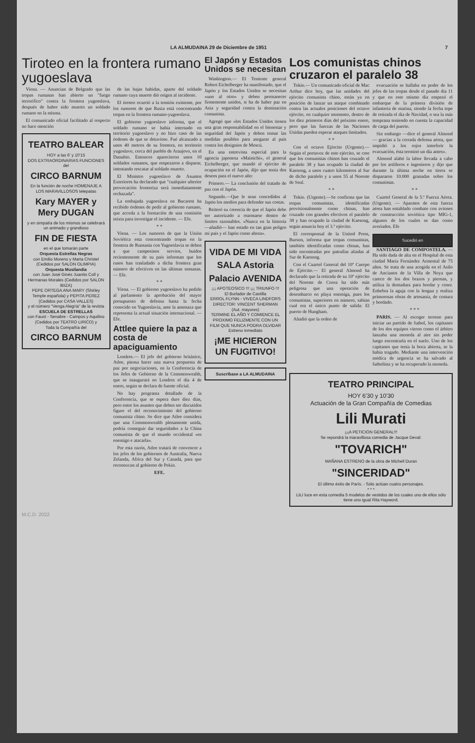LA ALMUDAINA 29 de Diciembre de 1951 7
Tiroteo en la frontera rumano yugoeslava
Viena. — Anuncian de Belgrado que las tropas rumanas han abierto un "fuego terrorífico" contra la frontera yugoeslava, después de haber sido muerto un soldado rumano en la misma.
El comunicado oficial facilitado al respecto no hace mención
TEATRO BALEAR
HOY a las 6' y 10'15
DOS EXTRAORDINARIAS FUNCIONES del
CIRCO BARNUM
En la función de noche HOMENAJE A LOS MARAVILLOSOS telepatas
Kary MAYER y Mery DUGAN
y en simpatía de los mismos se celebrará un animado y grandioso
FIN DE FIESTA
en el que tomarán parte
Orquesta Estrellas Negras
con Emilio Moreno y Marta Christel (Cedidos por SALON OLIMPIA)
Orquesta Musilandia
con Juan José Ginés Juanito Coll y Hermanas Morales (Cedidos por SALON IBIZA)
PEPE ORTEGA ANA MARY (Shirley Temple española) y PEPITA PEREZ (Cedidos por CASA VALLES)
y el número "Venga Alegría" de la revista
ESCUELA DE ESTRELLAS
con Faust - Senabre - Campos y Aquilino (Cedidos por TEATRO LIRICO) y
Toda la Compañía del
CIRCO BARNUM
de las bajas habidas, aparte del soldado rumano cuya muerte dió origen al incidente.
El tiroteo ocurrió a la tensión existente, por los rumores de que Rusia está concentrando tropas en la frontera rumano-yugoeslava.
El gobierno yugoeslavo informa, que el soldado rumano se había internado en territorio yugoeslavo y no hizo caso de las órdenes de que se detuviese. Fué alcanzado a unos 40 metros de su frontera, en territorio yugoslavo, cerca del pueblo de Araajevo, en el Danubio. Entonces aparecieron unos 10 soldados rumanos, que empezaron a disparar, intentando rescatar al soldado muerto.
El Ministro yugoeslavo de Asuntos Exteriores ha declarado que "cualquier ulterior provocación fronteriza será inmediatamente rechazada".
La embajada yugoeslava en Bucarest ha recibido órdenes de pedir al gobierno rumano, que acceda a la formación de una comisión mixta para investigar el incidente. — Efe.
* *
Viena. — Los rumores de que la Unión Soviética esta concentrando tropas en la frontera de Rumania con Yugoeslavia se deben a que campesinos servios, huidos recientemente de su país informan que los rusos han trasladado a dicha frontera gran número de efectivos en las últimas semanas. — Efe.
* *
Viena. — El gobierno yugoeslavo ha pedido al parlamento la aprobación del mayor presupuesto de defensa hasta la fecha conocido en Yugoeslavia, ante la amenaza que representa la actual situación internacional. — Efe.
Attlee quiere la paz a costa de apaciguamiento
Londres.— El jefe del gobierno británico, Atlee, piensa hacer una nueva propuesta de paz por negociaciones, en la Conferencia de los Jefes de Gobierno de la Commonwealth, que se inaugurará en Londres el día 4 de enero, según se declara de fuente oficial.
No hay programa detallado de la Conferencia, que se espera dure diez días, pero entre los asuntos que deben ser discutidos figure el del reconocimiento del gobierno comunista chino. Se dice que Atlee considera que una Commonwealth plenamente unida, podría conseguir dar seguridades a la China comunista de que el mundo occidental «es enemigo e atacarla».
Por esta razón, Atlee tratará de convencer a los jefes de los gobiernos de Australia, Nueva Zelanda, Africa del Sur y Canadá, para que reconozcan al gobierno de Pekín.
EFE.
El Japón y Estados Unidos se necesitan
Washington.— El Teniente general Robert Eichelberger ha manifestado, que el Japón y los Estados Unidos se necesitan «uno al otro» y deben permanecer firmemente unidos, si ha de haber paz en Asia y seguridad contra la dominación comunista.
Agregó que «los Estados Unidos tienen una gran responsabilidad en el bienestar y seguridad del Japón y deben tomar las medidas posibles para asegurar al país contra los designios de Moscú.
En una entrevista especial para la agencia japonesa «Mainichi», el general Eichelberger, que mandó el ejército de ocupación en el Japón, dijo que tenía dos deseos para el nuevo año:
Primero.— La conclusión del tratado de paz con el Japón.
Segundo.—Que le sean concedidos al Japón los medios para defender sus costas.
Reiteró su creencia de que el Japón debe ser autorizado a rearmarse dentro de límites razonables. «Nunca en la historia —añadió— han estado en tan gran peligro mi país y el Japón como ahora».
VIDA DE MI VIDA
SALA Astoria
Palacio AVENIDA
¡¡¡ APOTEOSICO !!! ¡¡¡ TRIUNFO !!!
El Burlador de Castilla
ERROL FLYNN - VIVECA LINDFORS
DIRECTOR: VINCENT SHERMAN
(Aut. mayores)
TERMINE EL AÑO Y COMIENCE EL PROXIMO FELIZMENTE CON UN FILM QUE NUNCA PODRA OLVIDAR
Estreno inmediato
¡ME HICIERON UN FUGITIVO!
Suscríbase a LA ALMUDAINA
Los comunistas chinos cruzaron el paralelo 38
Tokio.— Un comunicado oficial de Mac Arthur dice hoy, que las unidades del ejército comunista chino, están ya en posición de lanzar un ataque combinado contra las actuales posiciones del octavo ejército, en cualquier momento, dentro de los diez primeros días del próximo enero, pero que las fuerzas de las Naciones Unidas pueden esperar ataques limitados.
* *
Con el octavo Ejército (Urgente).— Según el portavoz de este ejército, se cree que los comunistas chinos han cruzado el paralelo 38 y han ocupado la ciudad de Kaesong, a unos cuatro kilometros al Sur de dicho paralelo y a unos 55 al Noreste de Seul.
* *
Tokio. (Urgente).—Se confirma que las tropas comunistas, identificadas provisionalmente como chinas, han cruzado con grandes efectivos el paralelo 38 y han ocupado la ciudad de Kaesong, según anuncia hoy el 3.º ejército.
El corresponsal de la United Press, Burson, informa que tropas comunistas, también identificadas como chinas, han sido encontradas por patrullas aliadas al Sur de Kaesong.
Con el Cuartel General del 10º Cuerpo de Ejército.— El general Almond ha declarado que la retirada de su 10º ejército del Noreste de Corea ha sido más peligrosa que una operación de desembarco en playa enemiga, pues los comunistas, superiores en número, sabían cual era el único punto de salida: El puerto de Hungham.
Añadió que la orden de
evacuación se hallaba en poder de los jefes de las tropas desde el pasado día 11 y que en este mismo día empezó el embarque de la primera división de infantería de marina, siendo la fecha tope de retirada el día de Navidad, o sea la más temprana teniendo en cuenta la capacidad de carga del puerto.
Sin embargo —dice el general Almond— gracias a la cerrada defensa aérea, que impidió a los rojos interferir la evacuación, ésta terminó un día antes».
Almond alabó la labor llevada a cabo por los artilleros e ingenieros y dijo que durante la última noche en tierra se dispararon 10.000 granadas sobre los comunistas.
* *
Cuartel General de la 5.ª Fuerza Aérea. (Urgente). — Aparatos de esta fuerza aérea han entablado combate con aviones de construcción soviética tipo MIG-1, algunos de los cuales se dan como averiados. Efe
Sucedió en
SANTIAGO DE COMPOSTELA. —Ha sido dada de alta en el Hospital de esta ciudad María Fernández Armental de 75 años. Se trata de una acogida en el Asilo de Ancianos de la Villa de Noya que carece de los dos brazos y piernas, y utiliza la dentadura para bordar y coser. Enhebra la aguja con la lengua y realiza primorosas obras de artesanía, de costura y bordado.
* * *
PARIS. — Al escoger terreno para iniciar un partido de futbol, los capitanes de los dos equipos vieron como el árbitro lanzaba una moneda al aire sin poder luego encontrarla en el suelo. Uno de los capitanes que tenía la boca abierta, se la había tragado. Mediante una intervención médica de urgencia se ha salvado al futbolista y se ha recuperado la moneda.
TEATRO PRINCIPAL
HOY 6'30 y 10'30
Actuación de la Gran Compañía de Comedias
Lili Murati
¡¡¡A PETICION GENERAL!!!
Se repondrá la maravillosa comedia de Jacque Deval:
"TOVARICH"
MAÑANA ESTRENO de la obra de Michell Duran
"SINCERIDAD"
El último éxito de París. - Sólo actúan cuatro personajes.
* * *
LILI luce en esta comedia 5 modelos de vestidos de los cuales uno de ellos sólo tiene uno igual Rita Hayword.
M.C.D. 2022